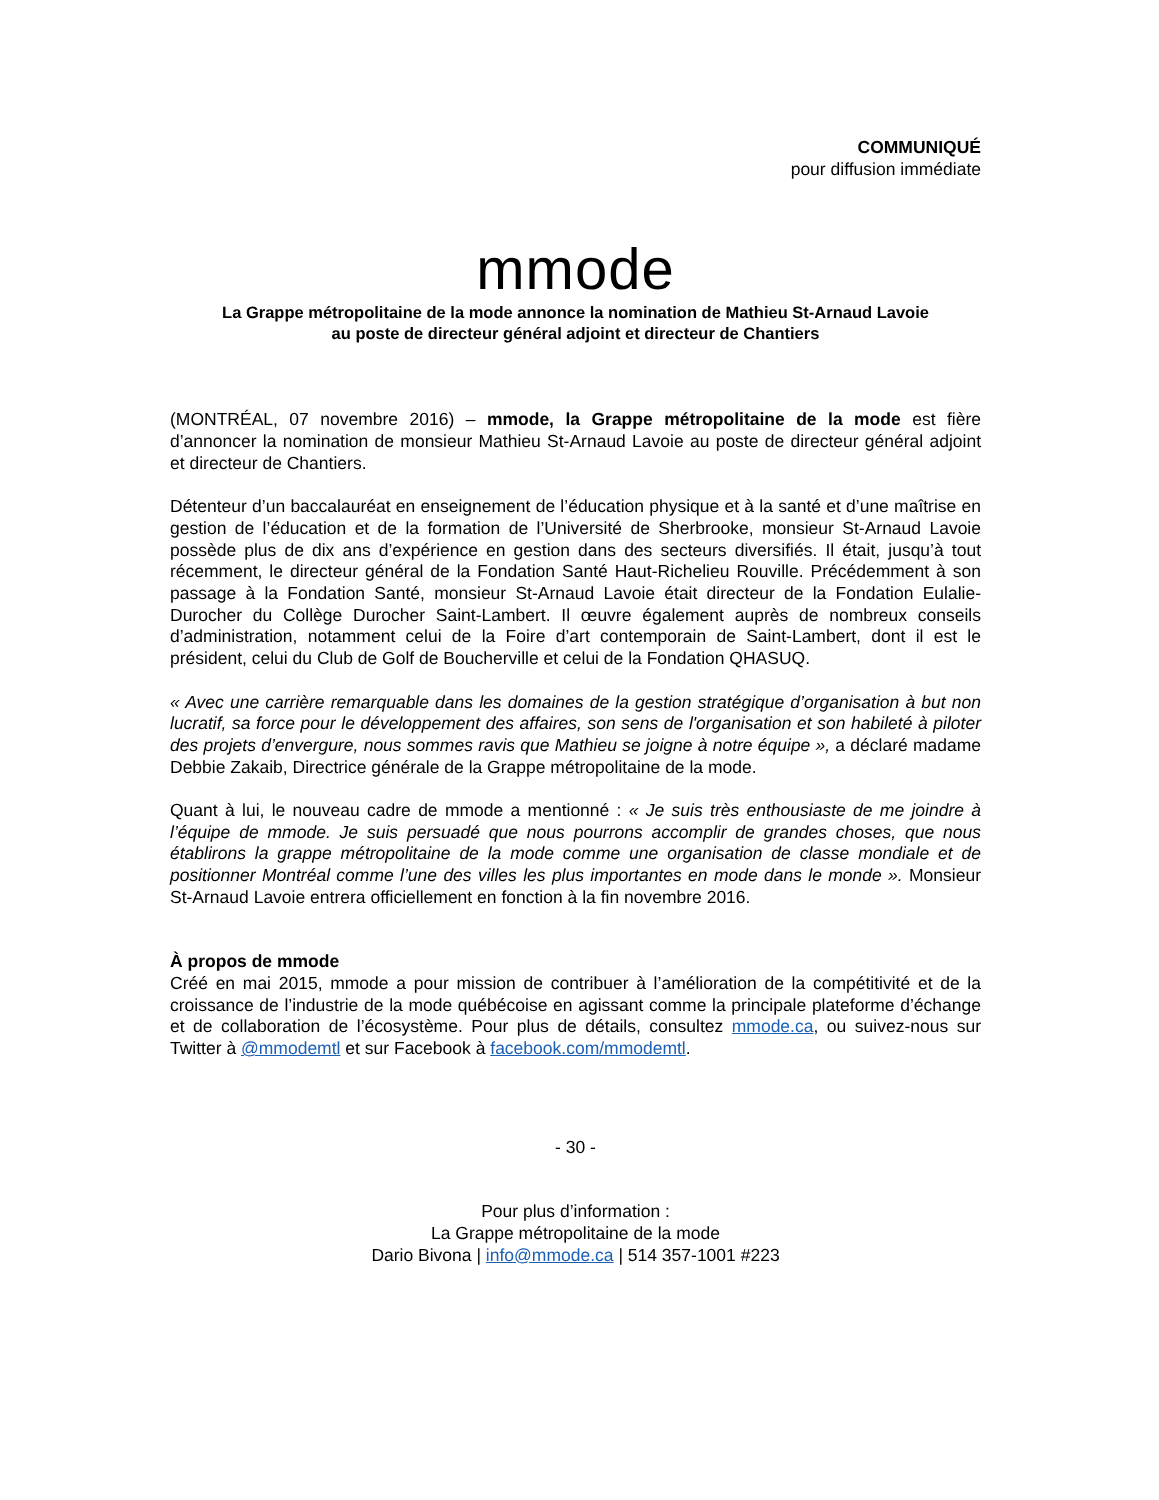COMMUNIQUÉ
pour diffusion immédiate
mmode
La Grappe métropolitaine de la mode annonce la nomination de Mathieu St-Arnaud Lavoie
au poste de directeur général adjoint et directeur de Chantiers
(MONTRÉAL, 07 novembre 2016) – mmode, la Grappe métropolitaine de la mode est fière d’annoncer la nomination de monsieur Mathieu St-Arnaud Lavoie au poste de directeur général adjoint et directeur de Chantiers.
Détenteur d’un baccalauréat en enseignement de l’éducation physique et à la santé et d’une maîtrise en gestion de l’éducation et de la formation de l’Université de Sherbrooke, monsieur St-Arnaud Lavoie possède plus de dix ans d’expérience en gestion dans des secteurs diversifiés. Il était, jusqu’à tout récemment, le directeur général de la Fondation Santé Haut-Richelieu Rouville. Précédemment à son passage à la Fondation Santé, monsieur St-Arnaud Lavoie était directeur de la Fondation Eulalie-Durocher du Collège Durocher Saint-Lambert. Il œuvre également auprès de nombreux conseils d’administration, notamment celui de la Foire d’art contemporain de Saint-Lambert, dont il est le président, celui du Club de Golf de Boucherville et celui de la Fondation QHASUQ.
« Avec une carrière remarquable dans les domaines de la gestion stratégique d’organisation à but non lucratif, sa force pour le développement des affaires, son sens de l'organisation et son habileté à piloter des projets d’envergure, nous sommes ravis que Mathieu se joigne à notre équipe », a déclaré madame Debbie Zakaib, Directrice générale de la Grappe métropolitaine de la mode.
Quant à lui, le nouveau cadre de mmode a mentionné : « Je suis très enthousiaste de me joindre à l’équipe de mmode. Je suis persuadé que nous pourrons accomplir de grandes choses, que nous établirons la grappe métropolitaine de la mode comme une organisation de classe mondiale et de positionner Montréal comme l’une des villes les plus importantes en mode dans le monde ». Monsieur St-Arnaud Lavoie entrera officiellement en fonction à la fin novembre 2016.
À propos de mmode
Créé en mai 2015, mmode a pour mission de contribuer à l’amélioration de la compétitivité et de la croissance de l’industrie de la mode québécoise en agissant comme la principale plateforme d’échange et de collaboration de l’écosystème. Pour plus de détails, consultez mmode.ca, ou suivez-nous sur Twitter à @mmodemtl et sur Facebook à facebook.com/mmodemtl.
- 30 -
Pour plus d’information :
La Grappe métropolitaine de la mode
Dario Bivona | info@mmode.ca | 514 357-1001 #223